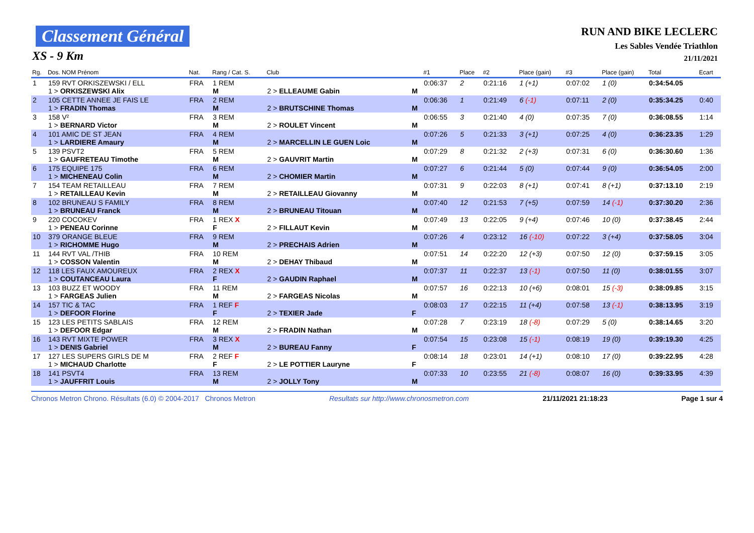Classement Général
XS - 9 Km
RUN AND BIKE LECLERC
Les Sables Vendée Triathlon
21/11/2021
| Rg. | Dos. NOM Prénom | Nat. | Rang / Cat. S. | Club | | #1 | Place | #2 | Place (gain) | #3 | Place (gain) | Total | Ecart |
| --- | --- | --- | --- | --- | --- | --- | --- | --- | --- | --- | --- | --- | --- |
| 1 | 159 RVT ORKISZEWSKI / ELL 1 > ORKISZEWSKI Alix | FRA | 1 REM M | 2 > ELLEAUME Gabin | M | 0:06:37 | 2 | 0:21:16 | 1 (+1) | 0:07:02 | 1 (0) | 0:34:54.05 | |
| 2 | 105 CETTE ANNEE JE FAIS LE 1 > FRADIN Thomas | FRA | 2 REM M | 2 > BRUTSCHINE Thomas | M | 0:06:36 | 1 | 0:21:49 | 6 (-1) | 0:07:11 | 2 (0) | 0:35:34.25 | 0:40 |
| 3 | 158 V² 1 > BERNARD Victor | FRA | 3 REM M | 2 > ROULET Vincent | M | 0:06:55 | 3 | 0:21:40 | 4 (0) | 0:07:35 | 7 (0) | 0:36:08.55 | 1:14 |
| 4 | 101 AMIC DE ST JEAN 1 > LARDIERE Amaury | FRA | 4 REM M | 2 > MARCELLIN LE GUEN Loic | M | 0:07:26 | 5 | 0:21:33 | 3 (+1) | 0:07:25 | 4 (0) | 0:36:23.35 | 1:29 |
| 5 | 139 PSVT2 1 > GAUFRETEAU Timothe | FRA | 5 REM M | 2 > GAUVRIT Martin | M | 0:07:29 | 8 | 0:21:32 | 2 (+3) | 0:07:31 | 6 (0) | 0:36:30.60 | 1:36 |
| 6 | 175 EQUIPE 175 1 > MICHENEAU Colin | FRA | 6 REM M | 2 > CHOMIER Martin | M | 0:07:27 | 6 | 0:21:44 | 5 (0) | 0:07:44 | 9 (0) | 0:36:54.05 | 2:00 |
| 7 | 154 TEAM RETAILLEAU 1 > RETAILLEAU Kevin | FRA | 7 REM M | 2 > RETAILLEAU Giovanny | M | 0:07:31 | 9 | 0:22:03 | 8 (+1) | 0:07:41 | 8 (+1) | 0:37:13.10 | 2:19 |
| 8 | 102 BRUNEAU S FAMILY 1 > BRUNEAU Franck | FRA | 8 REM M | 2 > BRUNEAU Titouan | M | 0:07:40 | 12 | 0:21:53 | 7 (+5) | 0:07:59 | 14 (-1) | 0:37:30.20 | 2:36 |
| 9 | 220 COCOKEV 1 > PENEAU Corinne | FRA | 1 REX X F | 2 > FILLAUT Kevin | M | 0:07:49 | 13 | 0:22:05 | 9 (+4) | 0:07:46 | 10 (0) | 0:37:38.45 | 2:44 |
| 10 | 379 ORANGE BLEUE 1 > RICHOMME Hugo | FRA | 9 REM M | 2 > PRECHAIS Adrien | M | 0:07:26 | 4 | 0:23:12 | 16 (-10) | 0:07:22 | 3 (+4) | 0:37:58.05 | 3:04 |
| 11 | 144 RVT VAL /THIB 1 > COSSON Valentin | FRA | 10 REM M | 2 > DEHAY Thibaud | M | 0:07:51 | 14 | 0:22:20 | 12 (+3) | 0:07:50 | 12 (0) | 0:37:59.15 | 3:05 |
| 12 | 118 LES FAUX AMOUREUX 1 > COUTANCEAU Laura | FRA | 2 REX X F | 2 > GAUDIN Raphael | M | 0:07:37 | 11 | 0:22:37 | 13 (-1) | 0:07:50 | 11 (0) | 0:38:01.55 | 3:07 |
| 13 | 103 BUZZ ET WOODY 1 > FARGEAS Julien | FRA | 11 REM M | 2 > FARGEAS Nicolas | M | 0:07:57 | 16 | 0:22:13 | 10 (+6) | 0:08:01 | 15 (-3) | 0:38:09.85 | 3:15 |
| 14 | 157 TIC & TAC 1 > DEFOOR Florine | FRA | 1 REF F F | 2 > TEXIER Jade | F | 0:08:03 | 17 | 0:22:15 | 11 (+4) | 0:07:58 | 13 (-1) | 0:38:13.95 | 3:19 |
| 15 | 123 LES PETITS SABLAIS 1 > DEFOOR Edgar | FRA | 12 REM M | 2 > FRADIN Nathan | M | 0:07:28 | 7 | 0:23:19 | 18 (-8) | 0:07:29 | 5 (0) | 0:38:14.65 | 3:20 |
| 16 | 143 RVT MIXTE POWER 1 > DENIS Gabriel | FRA | 3 REX X M | 2 > BUREAU Fanny | F | 0:07:54 | 15 | 0:23:08 | 15 (-1) | 0:08:19 | 19 (0) | 0:39:19.30 | 4:25 |
| 17 | 127 LES SUPERS GIRLS DE M 1 > MICHAUD Charlotte | FRA | 2 REF F F | 2 > LE POTTIER Lauryne | F | 0:08:14 | 18 | 0:23:01 | 14 (+1) | 0:08:10 | 17 (0) | 0:39:22.95 | 4:28 |
| 18 | 141 PSVT4 1 > JAUFFRIT Louis | FRA | 13 REM M | 2 > JOLLY Tony | M | 0:07:33 | 10 | 0:23:55 | 21 (-8) | 0:08:07 | 16 (0) | 0:39:33.95 | 4:39 |
Chronos Metron Chrono. Résultats (6.0) © 2004-2017 Chronos Metron Resultats sur http://www.chronosmetron.com 21/11/2021 21:18:23 Page 1 sur 4